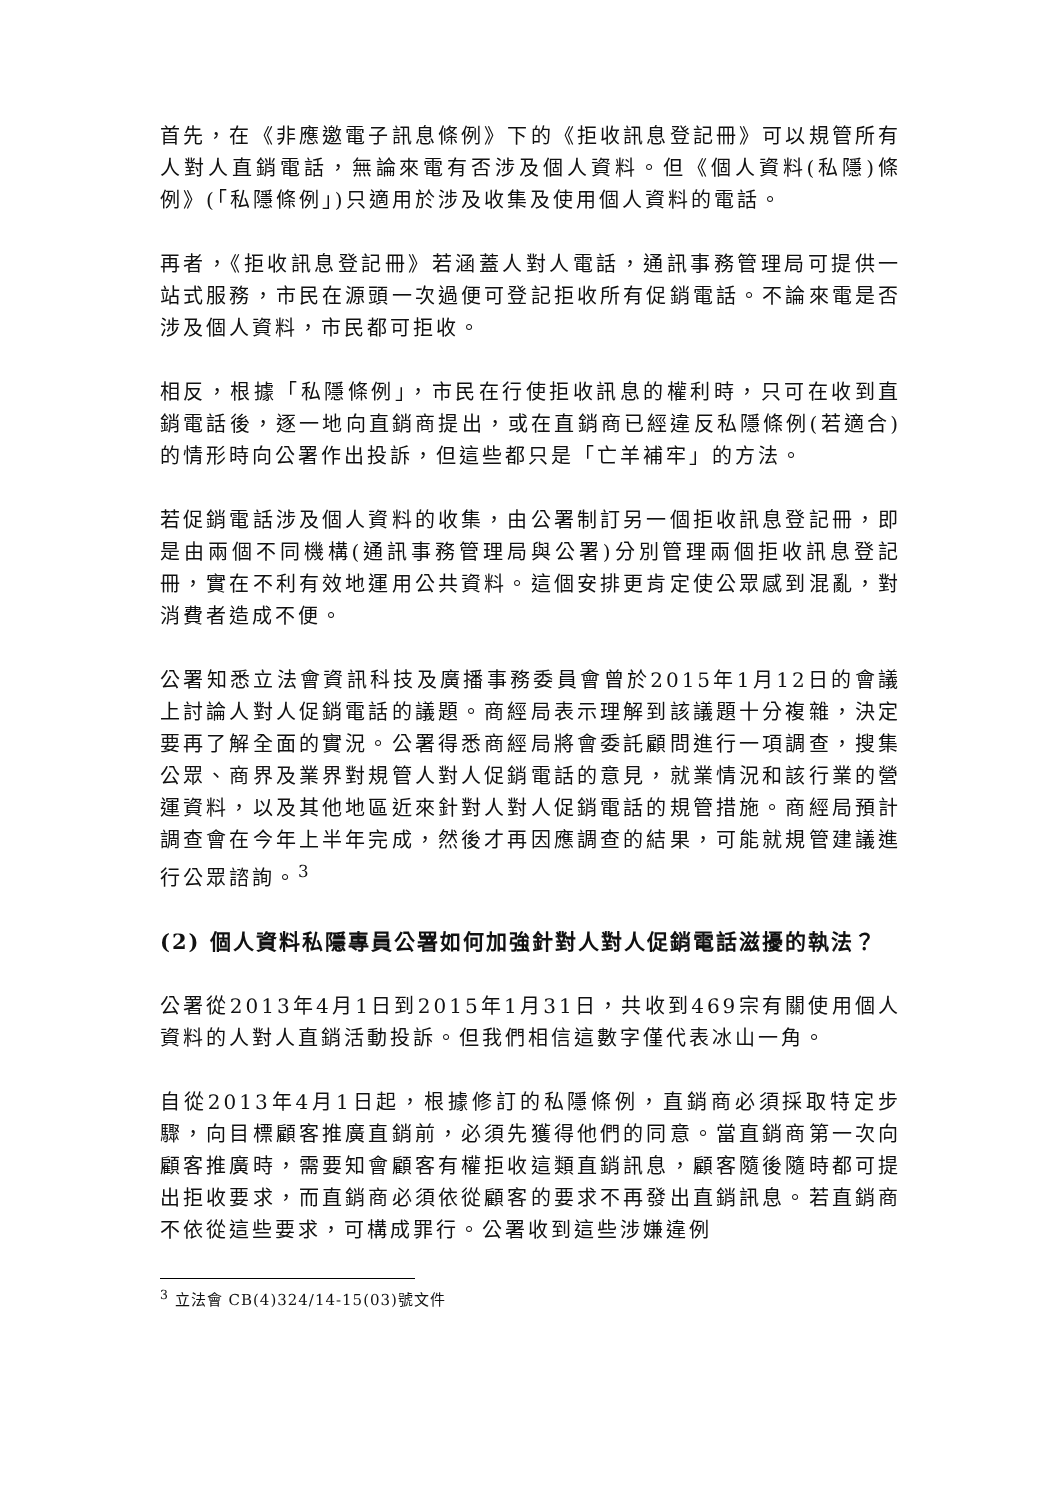首先，在《非應邀電子訊息條例》下的《拒收訊息登記冊》可以規管所有人對人直銷電話，無論來電有否涉及個人資料。但《個人資料(私隱)條例》(「私隱條例」)只適用於涉及收集及使用個人資料的電話。
再者，《拒收訊息登記冊》若涵蓋人對人電話，通訊事務管理局可提供一站式服務，市民在源頭一次過便可登記拒收所有促銷電話。不論來電是否涉及個人資料，市民都可拒收。
相反，根據「私隱條例」，市民在行使拒收訊息的權利時，只可在收到直銷電話後，逐一地向直銷商提出，或在直銷商已經違反私隱條例(若適合)的情形時向公署作出投訴，但這些都只是「亡羊補牢」的方法。
若促銷電話涉及個人資料的收集，由公署制訂另一個拒收訊息登記冊，即是由兩個不同機構(通訊事務管理局與公署)分別管理兩個拒收訊息登記冊，實在不利有效地運用公共資料。這個安排更肯定使公眾感到混亂，對消費者造成不便。
公署知悉立法會資訊科技及廣播事務委員會曾於2015年1月12日的會議上討論人對人促銷電話的議題。商經局表示理解到該議題十分複雜，決定要再了解全面的實況。公署得悉商經局將會委託顧問進行一項調查，搜集公眾、商界及業界對規管人對人促銷電話的意見，就業情況和該行業的營運資料，以及其他地區近來針對人對人促銷電話的規管措施。商經局預計調查會在今年上半年完成，然後才再因應調查的結果，可能就規管建議進行公眾諮詢。<sup>3</sup>
(2) 個人資料私隱專員公署如何加強針對人對人促銷電話滋擾的執法？
公署從2013年4月1日到2015年1月31日，共收到469宗有關使用個人資料的人對人直銷活動投訴。但我們相信這數字僅代表冰山一角。
自從2013年4月1日起，根據修訂的私隱條例，直銷商必須採取特定步驟，向目標顧客推廣直銷前，必須先獲得他們的同意。當直銷商第一次向顧客推廣時，需要知會顧客有權拒收這類直銷訊息，顧客隨後隨時都可提出拒收要求，而直銷商必須依從顧客的要求不再發出直銷訊息。若直銷商不依從這些要求，可構成罪行。公署收到這些涉嫌違例
<sup>3</sup> 立法會 CB(4)324/14-15(03)號文件